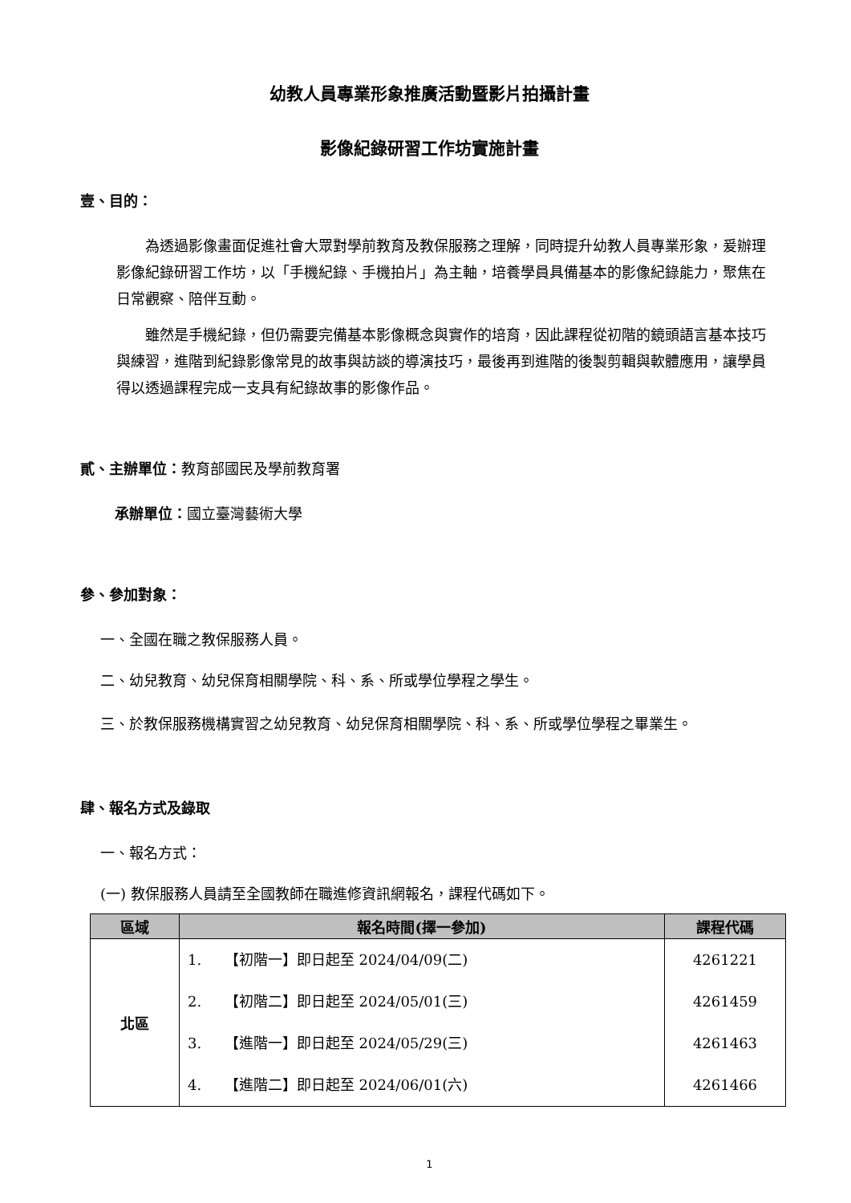幼教人員專業形象推廣活動暨影片拍攝計畫
影像紀錄研習工作坊實施計畫
壹、目的：
為透過影像畫面促進社會大眾對學前教育及教保服務之理解，同時提升幼教人員專業形象，爰辦理影像紀錄研習工作坊，以「手機紀錄、手機拍片」為主軸，培養學員具備基本的影像紀錄能力，聚焦在日常觀察、陪伴互動。
雖然是手機紀錄，但仍需要完備基本影像概念與實作的培育，因此課程從初階的鏡頭語言基本技巧與練習，進階到紀錄影像常見的故事與訪談的導演技巧，最後再到進階的後製剪輯與軟體應用，讓學員得以透過課程完成一支具有紀錄故事的影像作品。
貳、主辦單位：教育部國民及學前教育署
承辦單位：國立臺灣藝術大學
參、參加對象：
一、全國在職之教保服務人員。
二、幼兒教育、幼兒保育相關學院、科、系、所或學位學程之學生。
三、於教保服務機構實習之幼兒教育、幼兒保育相關學院、科、系、所或學位學程之畢業生。
肆、報名方式及錄取
一、報名方式：
(一) 教保服務人員請至全國教師在職進修資訊網報名，課程代碼如下。
| 區域 | 報名時間(擇一參加) | 課程代碼 |
| --- | --- | --- |
| 北區 | 1. 【初階一】即日起至 2024/04/09(二) | 4261221 |
| | 2. 【初階二】即日起至 2024/05/01(三) | 4261459 |
| | 3. 【進階一】即日起至 2024/05/29(三) | 4261463 |
| | 4. 【進階二】即日起至 2024/06/01(六) | 4261466 |
1